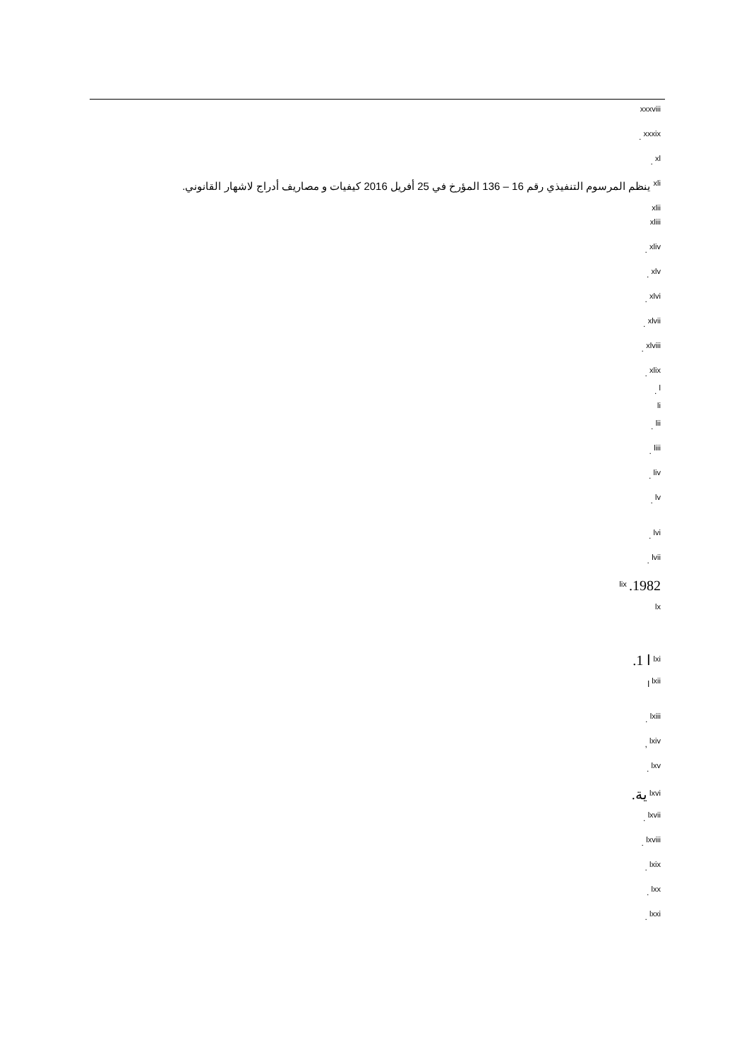<sup>xxxviii</sup>
<sup>xxxix</sup> .
<sup>xl</sup> .
<sup>xli</sup> ينظم المرسوم التنفيذي رقم 16 – 136 المؤرخ في 25 أفريل 2016 كيفيات و مصاريف أدراج لاشهار القانوني.
<sup>xlii</sup>
<sup>xliii</sup>
<sup>xliv</sup> .
<sup>xlv</sup> .
<sup>xlvi</sup> .
<sup>xlvii</sup> .
<sup>xlviii</sup> .
<sup>xlix</sup> .
<sup>l</sup> .
<sup>li</sup>
<sup>lii</sup> .
<sup>liii</sup> .
<sup>liv</sup> .
<sup>lv</sup> .
<sup>lvi</sup> .
<sup>lvii</sup> .
<sup>lix</sup> .1982
<sup>lx</sup>
<sup>lxi</sup> ا 1.
<sup>lxii</sup> ا
<sup>lxiii</sup> .
<sup>lxiv</sup> ,
<sup>lxv</sup> .
<sup>lxvi</sup> ية.
<sup>lxvii</sup> .
<sup>lxviii</sup> .
<sup>lxix</sup> .
<sup>lxx</sup> .
<sup>lxxi</sup> .